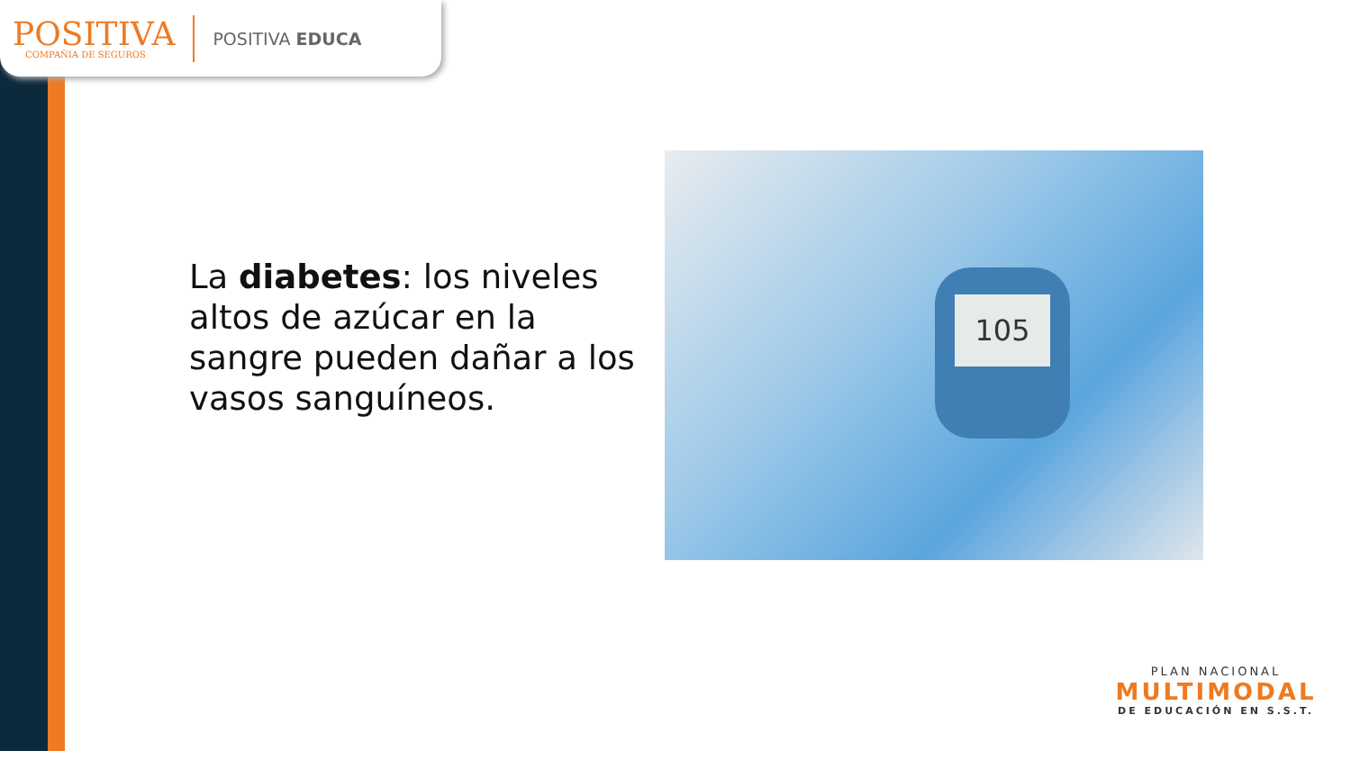POSITIVA
COMPAÑIA DE SEGUROS
POSITIVA EDUCA
La diabetes: los niveles altos de azúcar en la sangre pueden dañar a los vasos sanguíneos.
105
PLAN NACIONAL
MULTIMODAL
DE EDUCACIÓN EN S.S.T.